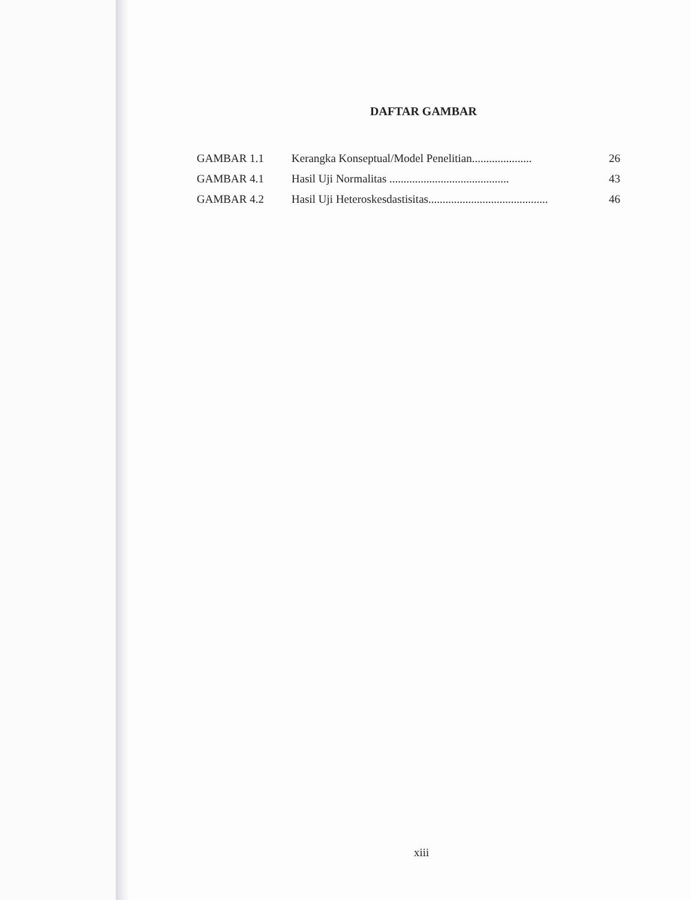DAFTAR GAMBAR
| GAMBAR 1.1 | Kerangka Konseptual/Model Penelitian..................... | 26 |
| GAMBAR 4.1 | Hasil Uji Normalitas .......................................... | 43 |
| GAMBAR 4.2 | Hasil Uji Heteroskesdastisitas.......................................... | 46 |
xiii